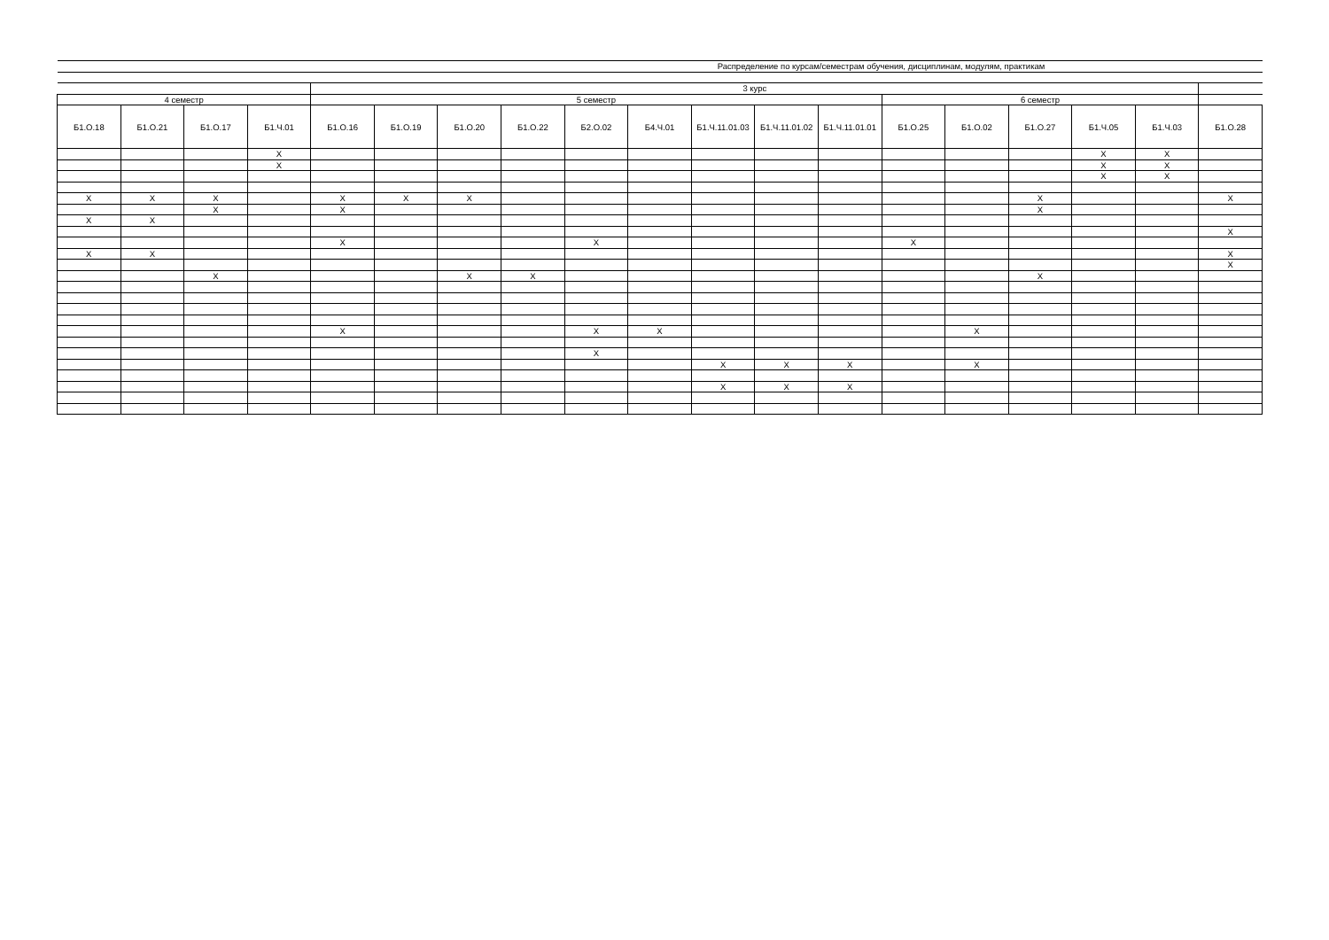| Распределение по курсам/семестрам обучения, дисциплинам, модулям, практикам | | | | | | | | | | | | | | | | | | |
| | | | | 3 курс | | | | | | | | | | | | | | |
| 4 семестр | | | | 5 семестр | | | | | | | | | 6 семестр | | | | | |
| Б1.О.18 | Б1.О.21 | Б1.О.17 | Б1.Ч.01 | Б1.О.16 | Б1.О.19 | Б1.О.20 | Б1.О.22 | Б2.О.02 | Б4.Ч.01 | Б1.Ч.11.01.03 | Б1.Ч.11.01.02 | Б1.Ч.11.01.01 | Б1.О.25 | Б1.О.02 | Б1.О.27 | Б1.Ч.05 | Б1.Ч.03 | Б1.О.28 |
| | | | X | | | | | | | | | | | | | X | X | |
| | | | X | | | | | | | | | | | | | X | X | |
| | | | | | | | | | | | | | | | | X | X | |
| X | X | X | | X | X | X | | | | | | | | | X | | | X |
| | | X | | X | | | | | | | | | | | X | | | |
| X | X | | | | | | | | | | | | | | | | | |
| | | | | | | | | | | | | | | | | | | X |
| | | | | X | | | | X | | | | | X | | | | | |
| X | X | | | | | | | | | | | | | | | | | X |
| | | | | | | | | | | | | | | | | | | X |
| | | X | | | | X | X | | | | | | | | X | | | |
| | | | | X | | | | X | X | | | | | X | | | | |
| | | | | | | | | X | | | | | | | | | | |
| | | | | | | | | | | X | X | X | | X | | | | |
| | | | | | | | | | | X | X | X | | | | | | |